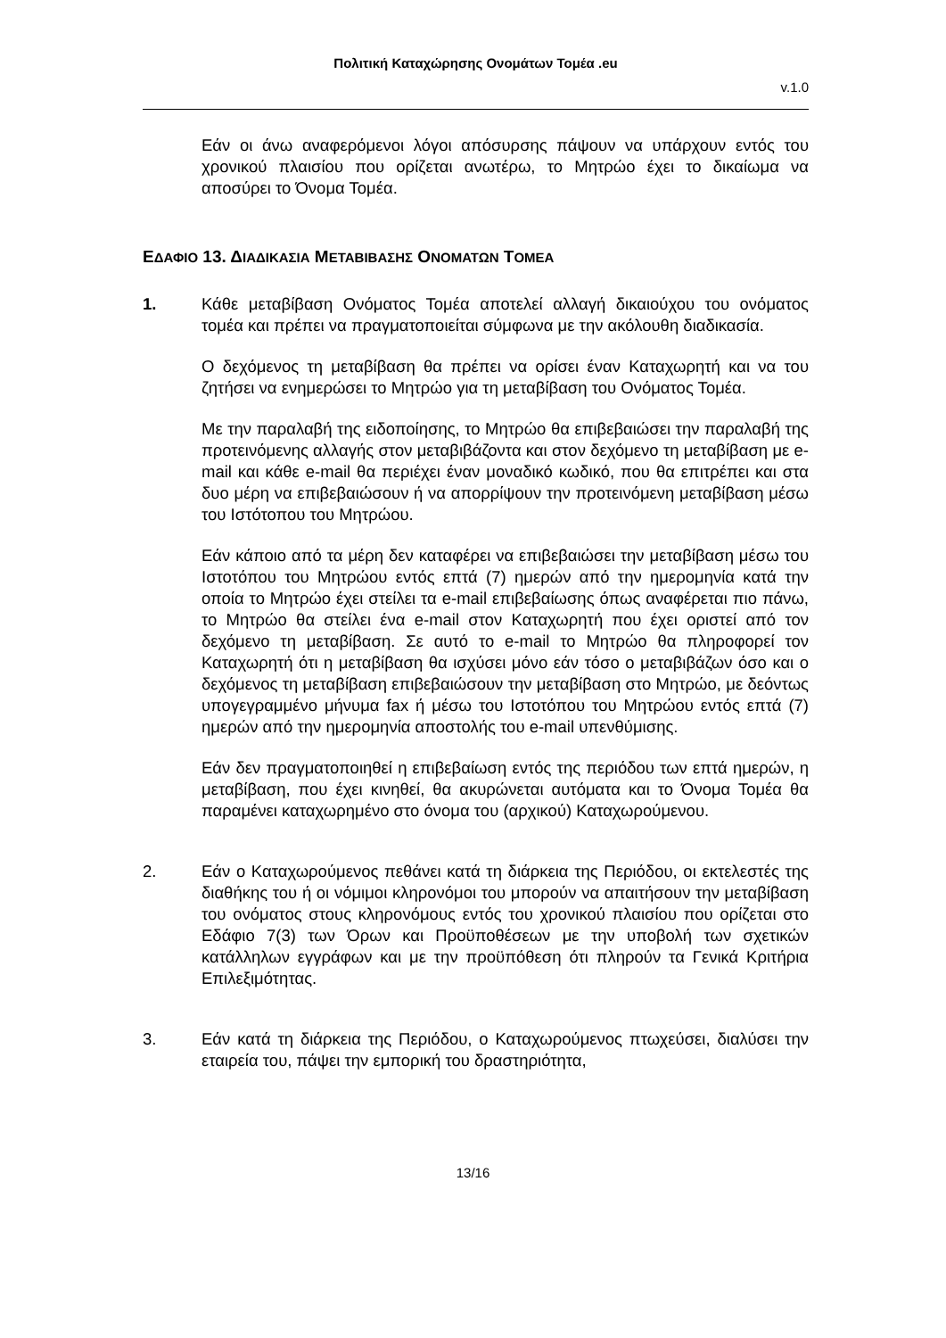Πολιτική Καταχώρησης Ονομάτων Τομέα .eu
v.1.0
Εάν οι άνω αναφερόμενοι λόγοι απόσυρσης πάψουν να υπάρχουν εντός του χρονικού πλαισίου που ορίζεται ανωτέρω, το Μητρώο έχει το δικαίωμα να αποσύρει το Όνομα Τομέα.
ΕΔΑΦΙΟ 13. ΔΙΑΔΙΚΑΣΙΑ ΜΕΤΑΒΙΒΑΣΗΣ ΟΝΟΜΑΤΩΝ ΤΟΜΕΑ
1. Κάθε μεταβίβαση Ονόματος Τομέα αποτελεί αλλαγή δικαιούχου του ονόματος τομέα και πρέπει να πραγματοποιείται σύμφωνα με την ακόλουθη διαδικασία.
Ο δεχόμενος τη μεταβίβαση θα πρέπει να ορίσει έναν Καταχωρητή και να του ζητήσει να ενημερώσει το Μητρώο για τη μεταβίβαση του Ονόματος Τομέα.
Με την παραλαβή της ειδοποίησης, το Μητρώο θα επιβεβαιώσει την παραλαβή της προτεινόμενης αλλαγής στον μεταβιβάζοντα και στον δεχόμενο τη μεταβίβαση με e-mail και κάθε e-mail θα περιέχει έναν μοναδικό κωδικό, που θα επιτρέπει και στα δυο μέρη να επιβεβαιώσουν ή να απορρίψουν την προτεινόμενη μεταβίβαση μέσω του Ιστότοπου του Μητρώου.
Εάν κάποιο από τα μέρη δεν καταφέρει να επιβεβαιώσει την μεταβίβαση μέσω του Ιστοτόπου του Μητρώου εντός επτά (7) ημερών από την ημερομηνία κατά την οποία το Μητρώο έχει στείλει τα e-mail επιβεβαίωσης όπως αναφέρεται πιο πάνω, το Μητρώο θα στείλει ένα e-mail στον Καταχωρητή που έχει οριστεί από τον δεχόμενο τη μεταβίβαση. Σε αυτό το e-mail το Μητρώο θα πληροφορεί τον Καταχωρητή ότι η μεταβίβαση θα ισχύσει μόνο εάν τόσο ο μεταβιβάζων όσο και ο δεχόμενος τη μεταβίβαση επιβεβαιώσουν την μεταβίβαση στο Μητρώο, με δεόντως υπογεγραμμένο μήνυμα fax ή μέσω του Ιστοτόπου του Μητρώου εντός επτά (7) ημερών από την ημερομηνία αποστολής του e-mail υπενθύμισης.
Εάν δεν πραγματοποιηθεί η επιβεβαίωση εντός της περιόδου των επτά ημερών, η μεταβίβαση, που έχει κινηθεί, θα ακυρώνεται αυτόματα και το Όνομα Τομέα θα παραμένει καταχωρημένο στο όνομα του (αρχικού) Καταχωρούμενου.
2. Εάν ο Καταχωρούμενος πεθάνει κατά τη διάρκεια της Περιόδου, οι εκτελεστές της διαθήκης του ή οι νόμιμοι κληρονόμοι του μπορούν να απαιτήσουν την μεταβίβαση του ονόματος στους κληρονόμους εντός του χρονικού πλαισίου που ορίζεται στο Εδάφιο 7(3) των Όρων και Προϋποθέσεων με την υποβολή των σχετικών κατάλληλων εγγράφων και με την προϋπόθεση ότι πληρούν τα Γενικά Κριτήρια Επιλεξιμότητας.
3. Εάν κατά τη διάρκεια της Περιόδου, ο Καταχωρούμενος πτωχεύσει, διαλύσει την εταιρεία του, πάψει την εμπορική του δραστηριότητα,
13/16